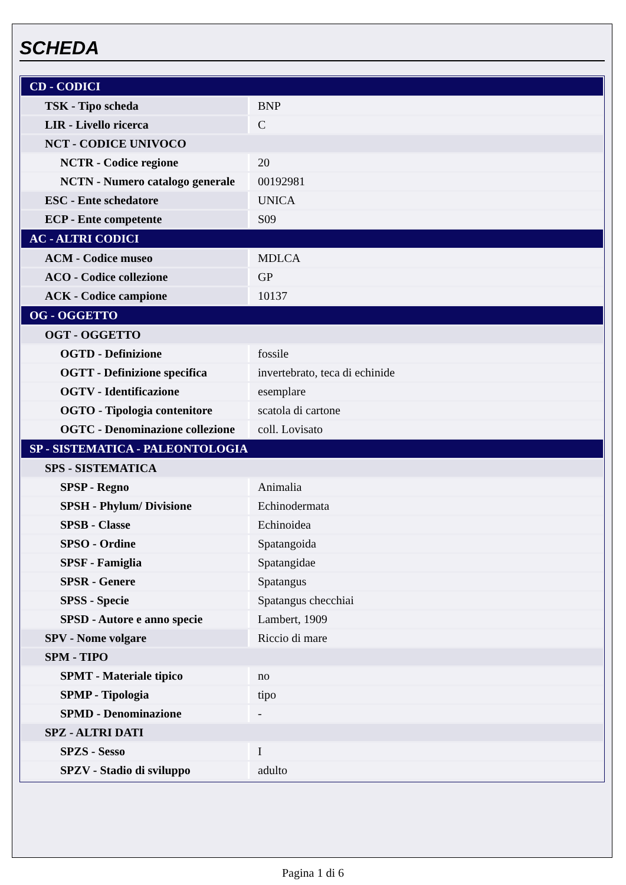SCHEDA
| CD - CODICI | |
| TSK - Tipo scheda | BNP |
| LIR - Livello ricerca | C |
| NCT - CODICE UNIVOCO | |
| NCTR - Codice regione | 20 |
| NCTN - Numero catalogo generale | 00192981 |
| ESC - Ente schedatore | UNICA |
| ECP - Ente competente | S09 |
| AC - ALTRI CODICI | |
| ACM - Codice museo | MDLCA |
| ACO - Codice collezione | GP |
| ACK - Codice campione | 10137 |
| OG - OGGETTO | |
| OGT - OGGETTO | |
| OGTD - Definizione | fossile |
| OGTT - Definizione specifica | invertebrato, teca di echinide |
| OGTV - Identificazione | esemplare |
| OGTO - Tipologia contenitore | scatola di cartone |
| OGTC - Denominazione collezione | coll. Lovisato |
| SP - SISTEMATICA - PALEONTOLOGIA | |
| SPS - SISTEMATICA | |
| SPSP - Regno | Animalia |
| SPSH - Phylum/ Divisione | Echinodermata |
| SPSB - Classe | Echinoidea |
| SPSO - Ordine | Spatangoida |
| SPSF - Famiglia | Spatangidae |
| SPSR - Genere | Spatangus |
| SPSS - Specie | Spatangus checchiai |
| SPSD - Autore e anno specie | Lambert, 1909 |
| SPV - Nome volgare | Riccio di mare |
| SPM - TIPO | |
| SPMT - Materiale tipico | no |
| SPMP - Tipologia | tipo |
| SPMD - Denominazione | - |
| SPZ - ALTRI DATI | |
| SPZS - Sesso | I |
| SPZV - Stadio di sviluppo | adulto |
Pagina 1 di 6